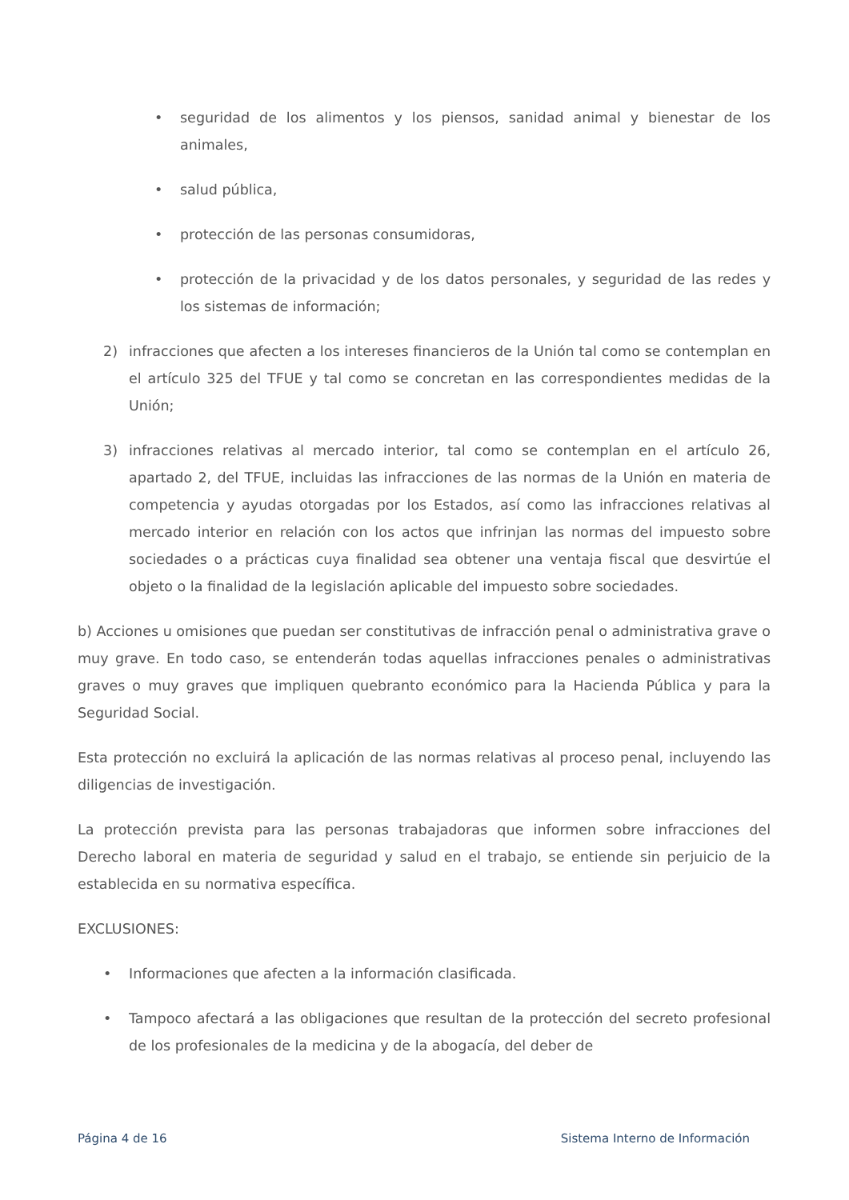• seguridad de los alimentos y los piensos, sanidad animal y bienestar de los animales,
• salud pública,
• protección de las personas consumidoras,
• protección de la privacidad y de los datos personales, y seguridad de las redes y los sistemas de información;
2) infracciones que afecten a los intereses financieros de la Unión tal como se contemplan en el artículo 325 del TFUE y tal como se concretan en las correspondientes medidas de la Unión;
3) infracciones relativas al mercado interior, tal como se contemplan en el artículo 26, apartado 2, del TFUE, incluidas las infracciones de las normas de la Unión en materia de competencia y ayudas otorgadas por los Estados, así como las infracciones relativas al mercado interior en relación con los actos que infrinjan las normas del impuesto sobre sociedades o a prácticas cuya finalidad sea obtener una ventaja fiscal que desvirtúe el objeto o la finalidad de la legislación aplicable del impuesto sobre sociedades.
b) Acciones u omisiones que puedan ser constitutivas de infracción penal o administrativa grave o muy grave. En todo caso, se entenderán todas aquellas infracciones penales o administrativas graves o muy graves que impliquen quebranto económico para la Hacienda Pública y para la Seguridad Social.
Esta protección no excluirá la aplicación de las normas relativas al proceso penal, incluyendo las diligencias de investigación.
La protección prevista para las personas trabajadoras que informen sobre infracciones del Derecho laboral en materia de seguridad y salud en el trabajo, se entiende sin perjuicio de la establecida en su normativa específica.
EXCLUSIONES:
• Informaciones que afecten a la información clasificada.
• Tampoco afectará a las obligaciones que resultan de la protección del secreto profesional de los profesionales de la medicina y de la abogacía, del deber de
Página 4 de 16 Sistema Interno de Información